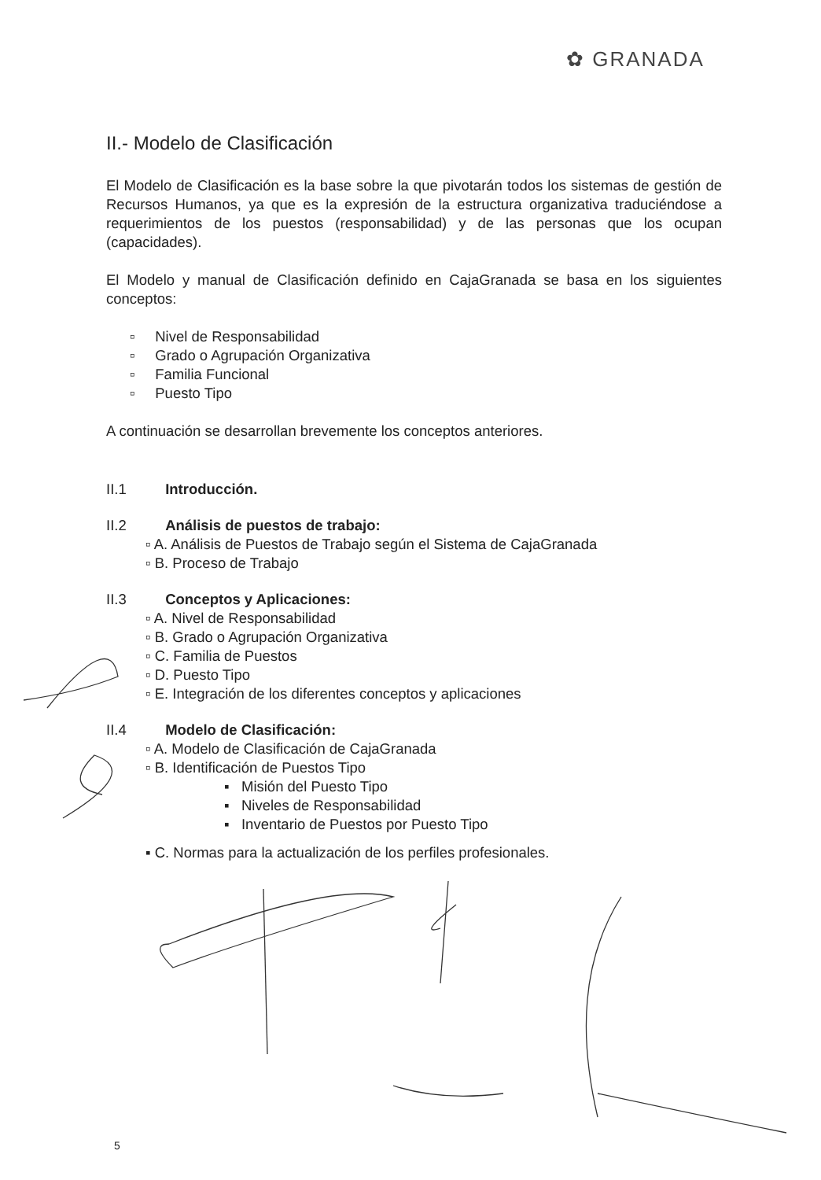✿ GRANADA
II.- Modelo de Clasificación
El Modelo de Clasificación es la base sobre la que pivotarán todos los sistemas de gestión de Recursos Humanos, ya que es la expresión de la estructura organizativa traduciéndose a requerimientos de los puestos (responsabilidad) y de las personas que los ocupan (capacidades).
El Modelo y manual de Clasificación definido en CajaGranada se basa en los siguientes conceptos:
▫ Nivel de Responsabilidad
▫ Grado o Agrupación Organizativa
▫ Familia Funcional
▫ Puesto Tipo
A continuación se desarrollan brevemente los conceptos anteriores.
II.1 Introducción.
II.2 Análisis de puestos de trabajo:
▫ A. Análisis de Puestos de Trabajo según el Sistema de CajaGranada
▫ B. Proceso de Trabajo
II.3 Conceptos y Aplicaciones:
▫ A. Nivel de Responsabilidad
▫ B. Grado o Agrupación Organizativa
▫ C. Familia de Puestos
▫ D. Puesto Tipo
▫ E. Integración de los diferentes conceptos y aplicaciones
II.4 Modelo de Clasificación:
▫ A. Modelo de Clasificación de CajaGranada
▫ B. Identificación de Puestos Tipo
▪ Misión del Puesto Tipo
▪ Niveles de Responsabilidad
▪ Inventario de Puestos por Puesto Tipo
▪ C. Normas para la actualización de los perfiles profesionales.
5